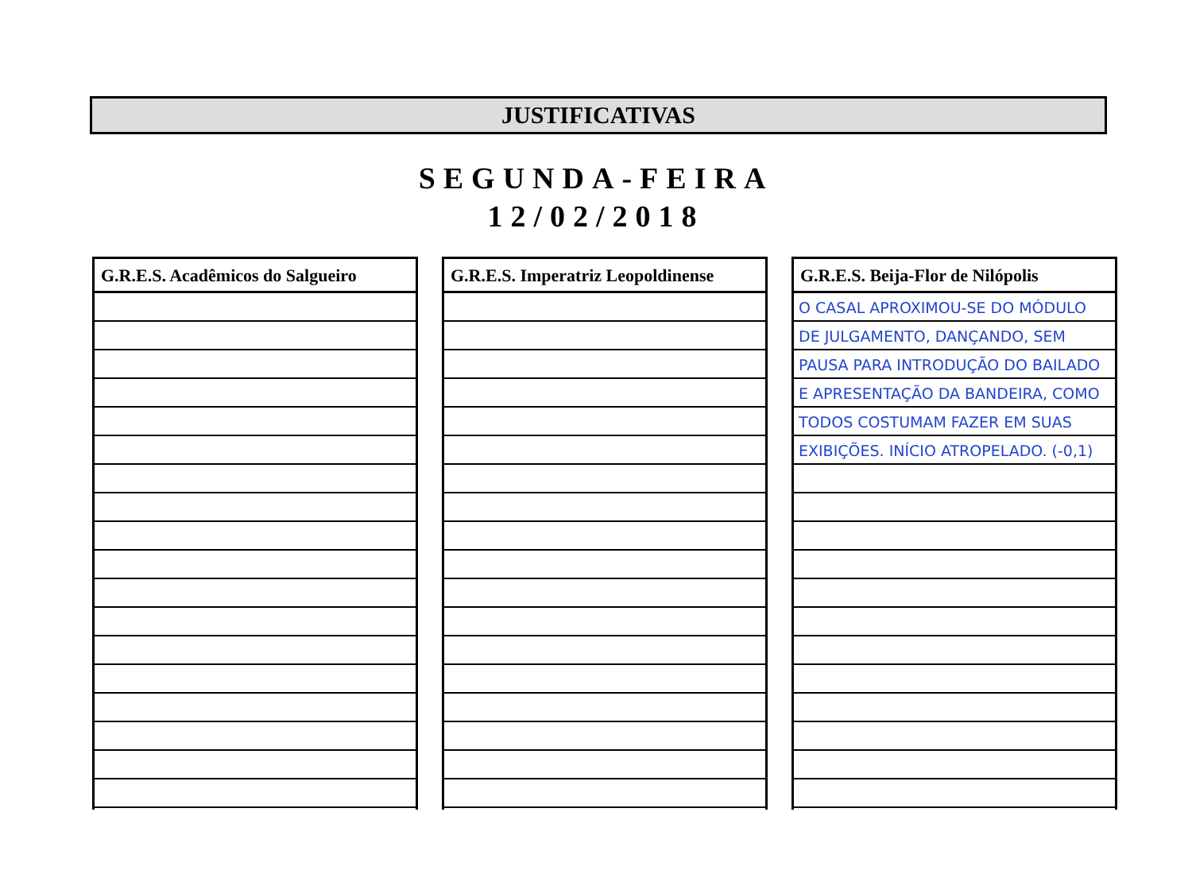JUSTIFICATIVAS
SEGUNDA-FEIRA
12/02/2018
G.R.E.S. Acadêmicos do Salgueiro G.R.E.S. Imperatriz Leopoldinense G.R.E.S. Beija-Flor de Nilópolis
O CASAL APROXIMOU-SE DO MÓDULO DE JULGAMENTO, DANÇANDO, SEM PAUSA PARA INTRODUÇÃO DO BAILADO E APRESENTAÇÃO DA BANDEIRA, COMO TODOS COSTUMAM FAZER EM SUAS EXIBIÇÕES. INÍCIO ATROPELADO. (-0,1)